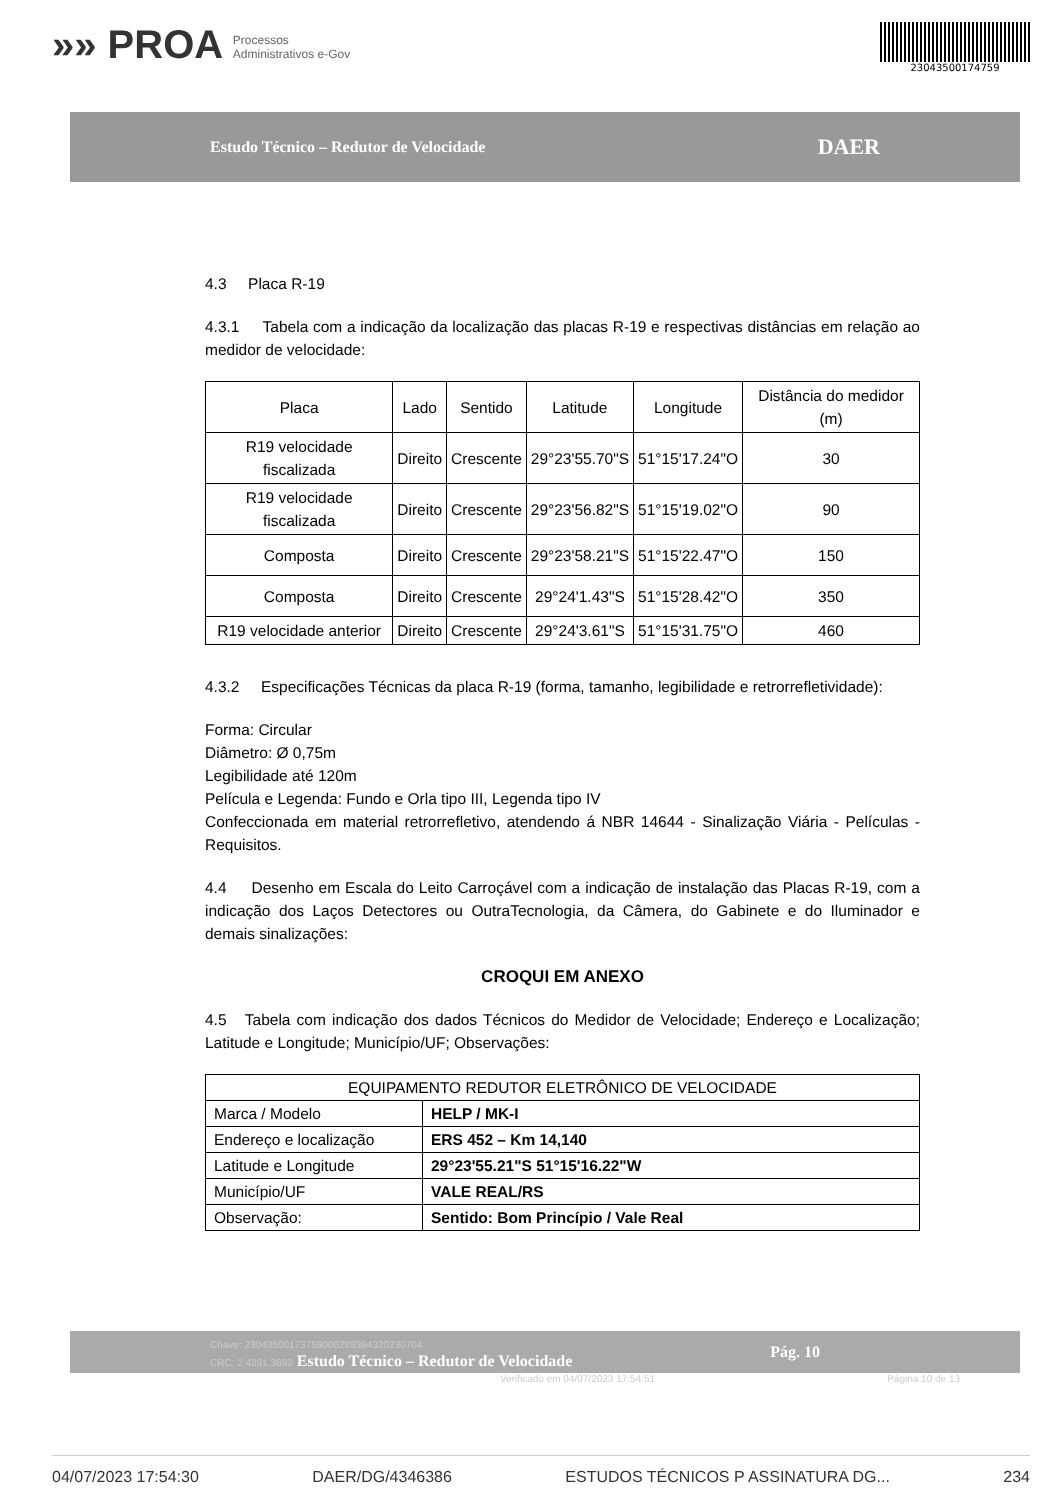»» PROA Processos
Administrativos e-Gov
23043500174759
Estudo Técnico – Redutor de Velocidade
DAER
4.3 Placa R-19
4.3.1 Tabela com a indicação da localização das placas R-19 e respectivas distâncias em relação ao medidor de velocidade:
| Placa | Lado | Sentido | Latitude | Longitude | Distância do medidor (m) |
| --- | --- | --- | --- | --- | --- |
| R19 velocidade fiscalizada | Direito | Crescente | 29°23'55.70"S | 51°15'17.24"O | 30 |
| R19 velocidade fiscalizada | Direito | Crescente | 29°23'56.82"S | 51°15'19.02"O | 90 |
| Composta | Direito | Crescente | 29°23'58.21"S | 51°15'22.47"O | 150 |
| Composta | Direito | Crescente | 29°24'1.43"S | 51°15'28.42"O | 350 |
| R19 velocidade anterior | Direito | Crescente | 29°24'3.61"S | 51°15'31.75"O | 460 |
4.3.2 Especificações Técnicas da placa R-19 (forma, tamanho, legibilidade e retrorrefletividade):
Forma: Circular
Diâmetro: Ø 0,75m
Legibilidade até 120m
Película e Legenda: Fundo e Orla tipo III, Legenda tipo IV
Confeccionada em material retrorrefletivo, atendendo á NBR 14644 - Sinalização Viária - Películas - Requisitos.
4.4 Desenho em Escala do Leito Carroçável com a indicação de instalação das Placas R-19, com a indicação dos Laços Detectores ou OutraTecnologia, da Câmera, do Gabinete e do Iluminador e demais sinalizações:
CROQUI EM ANEXO
4.5 Tabela com indicação dos dados Técnicos do Medidor de Velocidade; Endereço e Localização; Latitude e Longitude; Município/UF; Observações:
| EQUIPAMENTO REDUTOR ELETRÔNICO DE VELOCIDADE | |
| Marca / Modelo | HELP / MK-I |
| Endereço e localização | ERS 452 – Km 14,140 |
| Latitude e Longitude | 29°23'55.21"S 51°15'16.22"W |
| Município/UF | VALE REAL/RS |
| Observação: | Sentido: Bom Princípio / Vale Real |
Chave: 23043500173759006289394320230704
CRC: 2.4281.3892 Estudo Técnico – Redutor de Velocidade
Pág. 10
Verificado em 04/07/2023 17:54:51 Página 10 de 13
04/07/2023 17:54:30 DAER/DG/4346386 ESTUDOS TÉCNICOS P ASSINATURA DG... 234